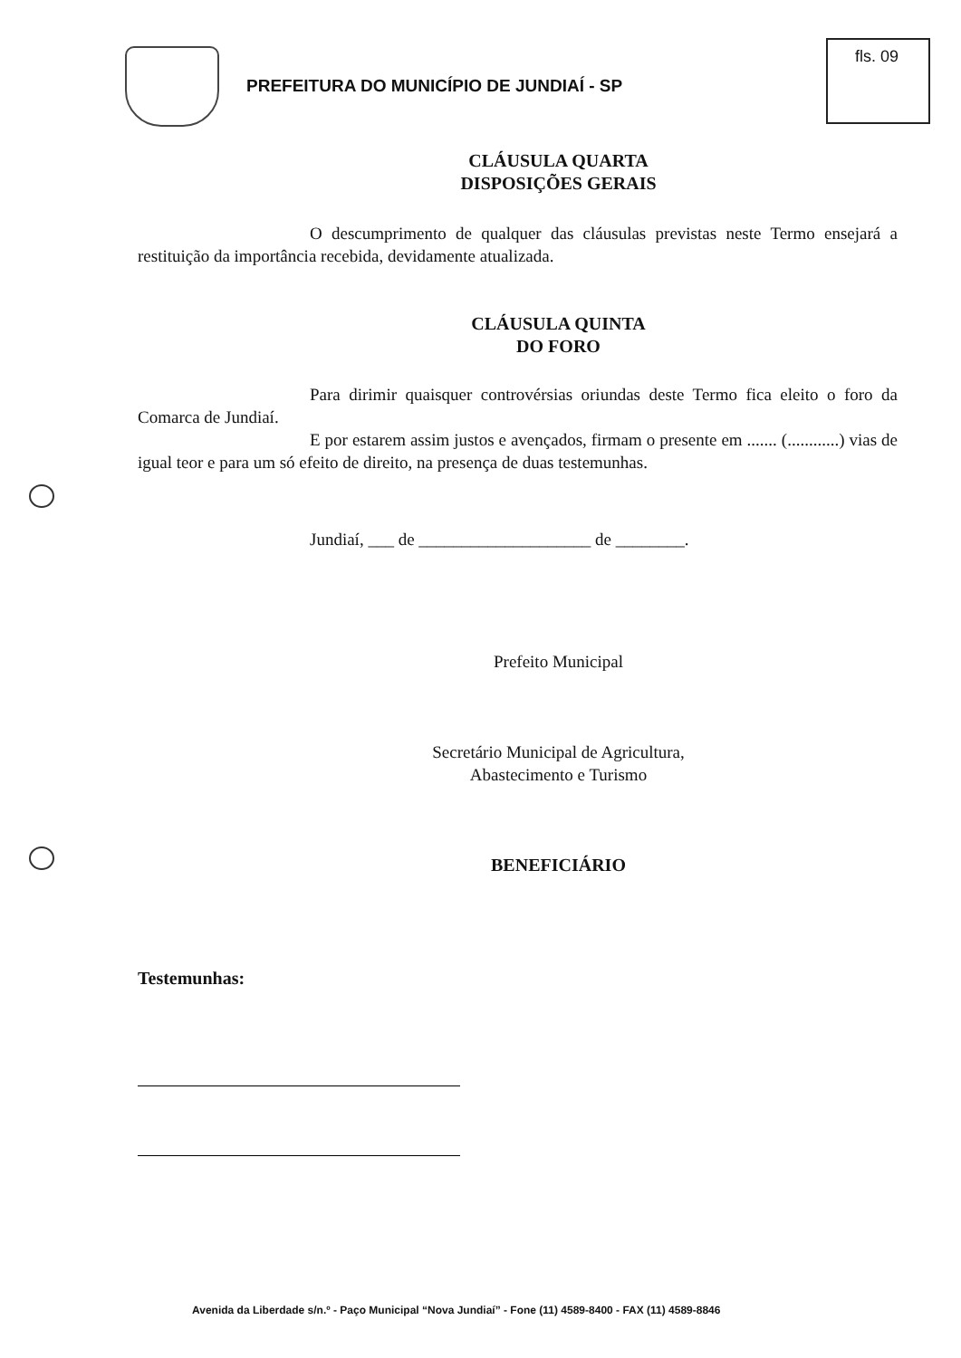fls. 09
PREFEITURA DO MUNICÍPIO DE JUNDIAÍ - SP
CLÁUSULA QUARTA
DISPOSIÇÕES GERAIS
O descumprimento de qualquer das cláusulas previstas neste Termo ensejará a restituição da importância recebida, devidamente atualizada.
CLÁUSULA QUINTA
DO FORO
Para dirimir quaisquer controvérsias oriundas deste Termo fica eleito o foro da Comarca de Jundiaí.
E por estarem assim justos e avençados, firmam o presente em ....... (............) vias de igual teor e para um só efeito de direito, na presença de duas testemunhas.
Jundiaí, ___ de ____________________ de ________.
Prefeito Municipal
Secretário Municipal de Agricultura,
Abastecimento e Turismo
BENEFICIÁRIO
Testemunhas:
Avenida da Liberdade s/n.º - Paço Municipal “Nova Jundiaí” - Fone (11) 4589-8400 - FAX (11) 4589-8846